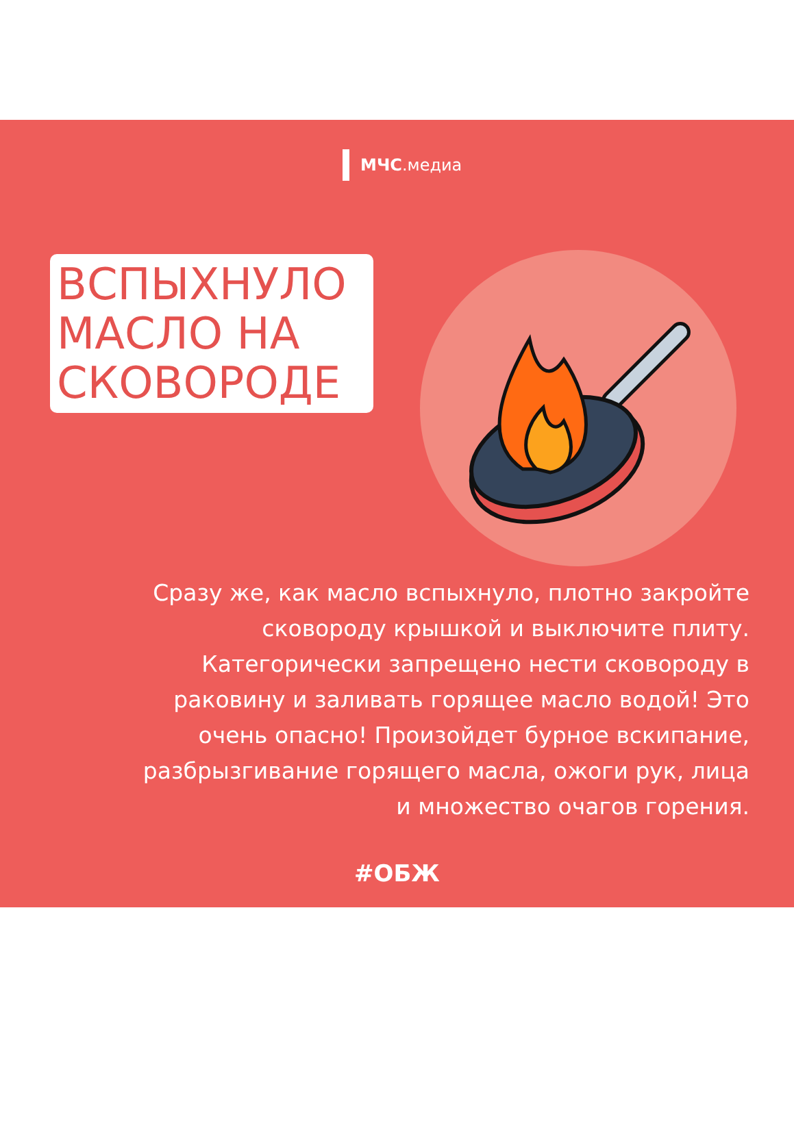МЧС.медиа
ВСПЫХНУЛО МАСЛО НА СКОВОРОДЕ
Сразу же, как масло вспыхнуло, плотно закройте сковороду крышкой и выключите плиту. Категорически запрещено нести сковороду в раковину и заливать горящее масло водой! Это очень опасно! Произойдет бурное вскипание, разбрызгивание горящего масла, ожоги рук, лица и множество очагов горения.
#ОБЖ